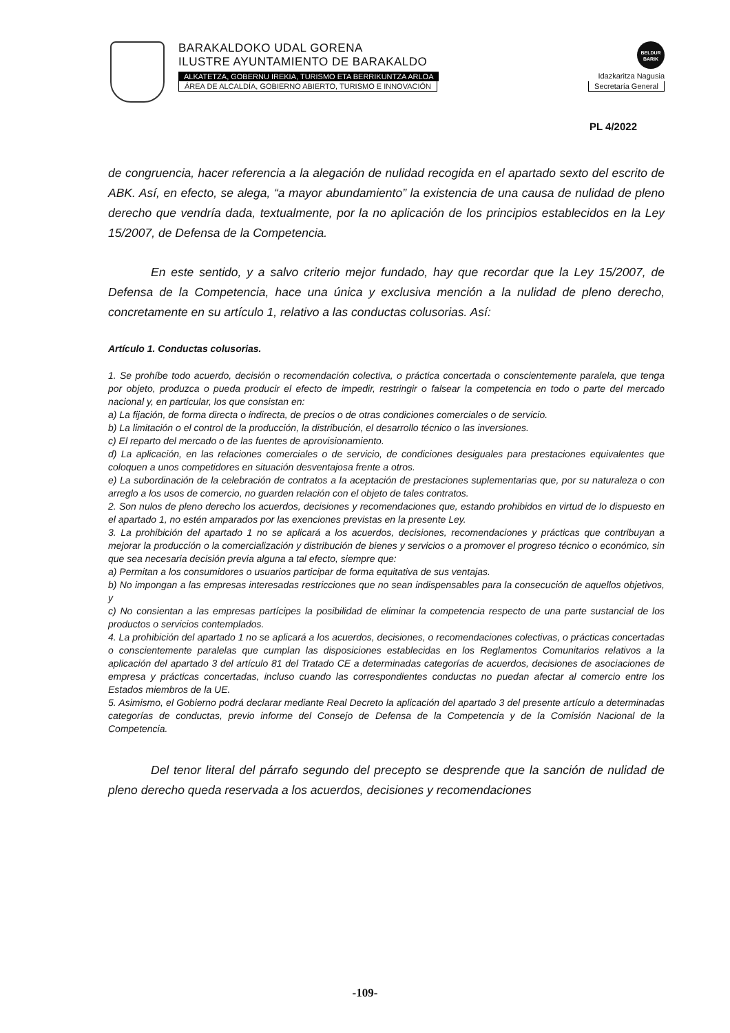BARAKALDOKO UDAL GORENA
ILUSTRE AYUNTAMIENTO DE BARAKALDO
BELDUR
BARIK
ALKATETZA, GOBERNU IREKIA, TURISMO ETA BERRIKUNTZA ARLOA Idazkaritza Nagusia
ÁREA DE ALCALDÍA, GOBIERNO ABIERTO, TURISMO E INNOVACIÓN Secretaría General
PL 4/2022
de congruencia, hacer referencia a la alegación de nulidad recogida en el apartado sexto del escrito de ABK. Así, en efecto, se alega, “a mayor abundamiento” la existencia de una causa de nulidad de pleno derecho que vendría dada, textualmente, por la no aplicación de los principios establecidos en la Ley 15/2007, de Defensa de la Competencia.
En este sentido, y a salvo criterio mejor fundado, hay que recordar que la Ley 15/2007, de Defensa de la Competencia, hace una única y exclusiva mención a la nulidad de pleno derecho, concretamente en su artículo 1, relativo a las conductas colusorias. Así:
Artículo 1. Conductas colusorias.
1. Se prohíbe todo acuerdo, decisión o recomendación colectiva, o práctica concertada o conscientemente paralela, que tenga por objeto, produzca o pueda producir el efecto de impedir, restringir o falsear la competencia en todo o parte del mercado nacional y, en particular, los que consistan en:
a) La fijación, de forma directa o indirecta, de precios o de otras condiciones comerciales o de servicio.
b) La limitación o el control de la producción, la distribución, el desarrollo técnico o las inversiones.
c) El reparto del mercado o de las fuentes de aprovisionamiento.
d) La aplicación, en las relaciones comerciales o de servicio, de condiciones desiguales para prestaciones equivalentes que coloquen a unos competidores en situación desventajosa frente a otros.
e) La subordinación de la celebración de contratos a la aceptación de prestaciones suplementarias que, por su naturaleza o con arreglo a los usos de comercio, no guarden relación con el objeto de tales contratos.
2. Son nulos de pleno derecho los acuerdos, decisiones y recomendaciones que, estando prohibidos en virtud de lo dispuesto en el apartado 1, no estén amparados por las exenciones previstas en la presente Ley.
3. La prohibición del apartado 1 no se aplicará a los acuerdos, decisiones, recomendaciones y prácticas que contribuyan a mejorar la producción o la comercialización y distribución de bienes y servicios o a promover el progreso técnico o económico, sin que sea necesaria decisión previa alguna a tal efecto, siempre que:
a) Permitan a los consumidores o usuarios participar de forma equitativa de sus ventajas.
b) No impongan a las empresas interesadas restricciones que no sean indispensables para la consecución de aquellos objetivos, y
c) No consientan a las empresas partícipes la posibilidad de eliminar la competencia respecto de una parte sustancial de los productos o servicios contemplados.
4. La prohibición del apartado 1 no se aplicará a los acuerdos, decisiones, o recomendaciones colectivas, o prácticas concertadas o conscientemente paralelas que cumplan las disposiciones establecidas en los Reglamentos Comunitarios relativos a la aplicación del apartado 3 del artículo 81 del Tratado CE a determinadas categorías de acuerdos, decisiones de asociaciones de empresa y prácticas concertadas, incluso cuando las correspondientes conductas no puedan afectar al comercio entre los Estados miembros de la UE.
5. Asimismo, el Gobierno podrá declarar mediante Real Decreto la aplicación del apartado 3 del presente artículo a determinadas categorías de conductas, previo informe del Consejo de Defensa de la Competencia y de la Comisión Nacional de la Competencia.
Del tenor literal del párrafo segundo del precepto se desprende que la sanción de nulidad de pleno derecho queda reservada a los acuerdos, decisiones y recomendaciones
-109-